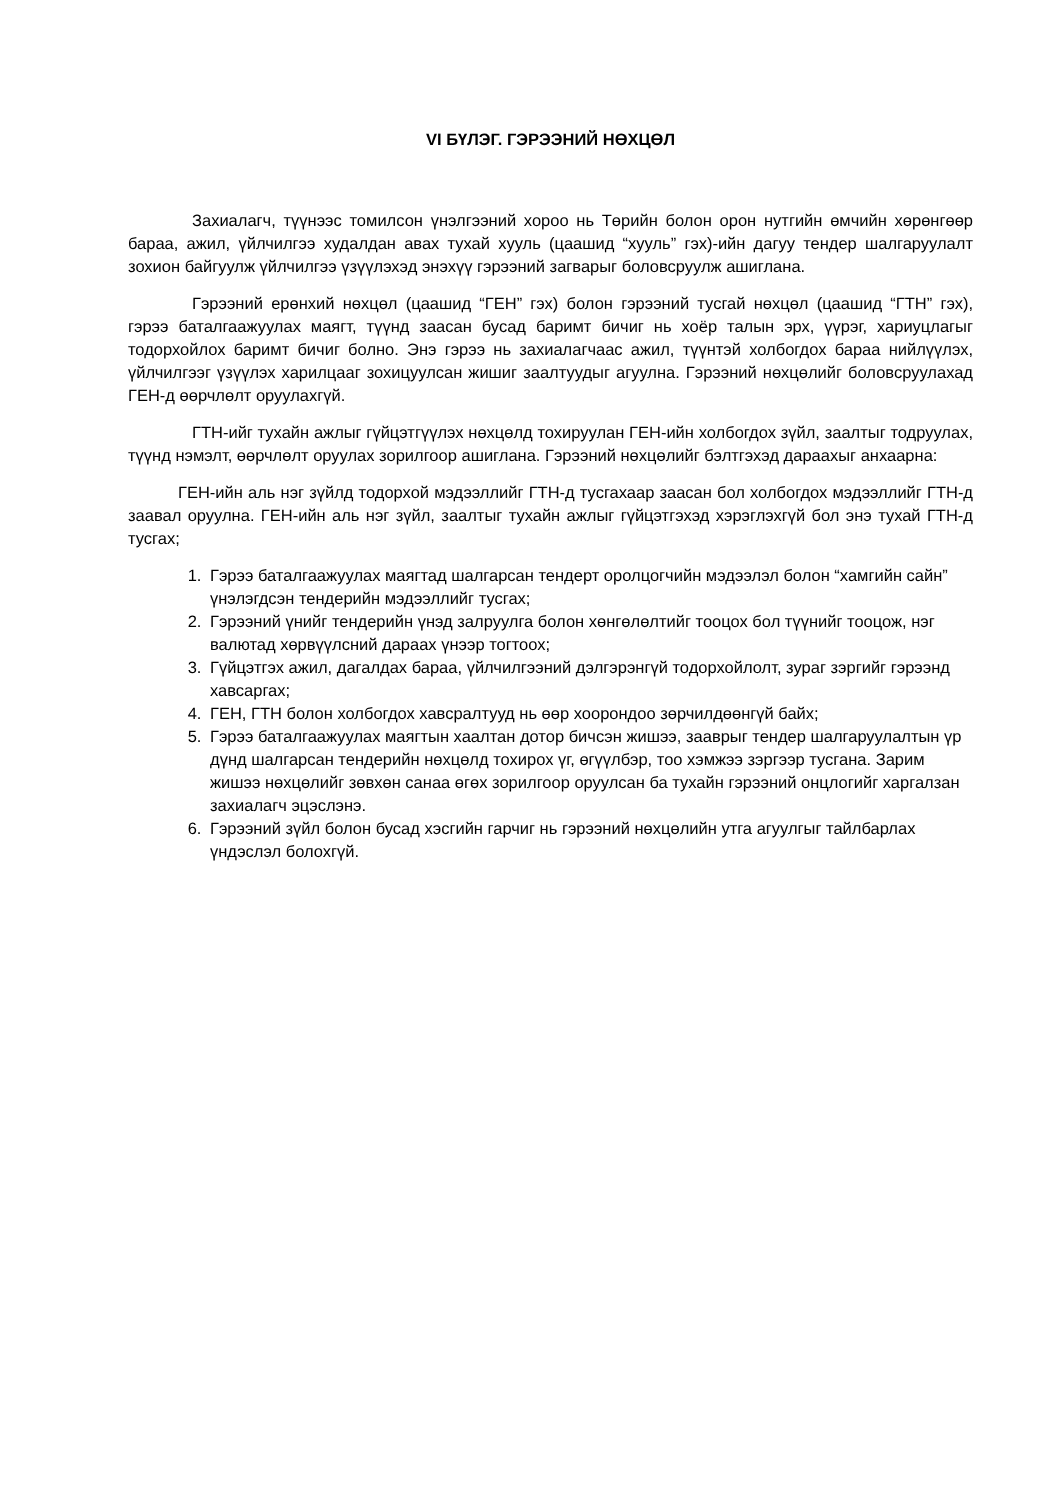VI БҮЛЭГ. ГЭРЭЭНИЙ НӨХЦӨЛ
Захиалагч, түүнээс томилсон үнэлгээний хороо нь Төрийн болон орон нутгийн өмчийн хөрөнгөөр бараа, ажил, үйлчилгээ худалдан авах тухай хууль (цаашид “хууль” гэх)-ийн дагуу тендер шалгаруулалт зохион байгуулж үйлчилгээ үзүүлэхэд энэхүү гэрээний загварыг боловсруулж ашиглана.
Гэрээний ерөнхий нөхцөл (цаашид “ГЕН” гэх) болон гэрээний тусгай нөхцөл (цаашид “ГТН” гэх), гэрээ баталгаажуулах маягт, түүнд заасан бусад баримт бичиг нь хоёр талын эрх, үүрэг, хариуцлагыг тодорхойлох баримт бичиг болно. Энэ гэрээ нь захиалагчаас ажил, түүнтэй холбогдох бараа нийлүүлэх, үйлчилгээг үзүүлэх харилцааг зохицуулсан жишиг заалтуудыг агуулна. Гэрээний нөхцөлийг боловсруулахад ГЕН-д өөрчлөлт оруулахгүй.
ГТН-ийг тухайн ажлыг гүйцэтгүүлэх нөхцөлд тохируулан ГЕН-ийн холбогдох зүйл, заалтыг тодруулах, түүнд нэмэлт, өөрчлөлт оруулах зорилгоор ашиглана. Гэрээний нөхцөлийг бэлтгэхэд дараахыг анхаарна:
ГЕН-ийн аль нэг зүйлд тодорхой мэдээллийг ГТН-д тусгахаар заасан бол холбогдох мэдээллийг ГТН-д заавал оруулна. ГЕН-ийн аль нэг зүйл, заалтыг тухайн ажлыг гүйцэтгэхэд хэрэглэхгүй бол энэ тухай ГТН-д тусгах;
1. Гэрээ баталгаажуулах маягтад шалгарсан тендерт оролцогчийн мэдээлэл болон “хамгийн сайн” үнэлэгдсэн тендерийн мэдээллийг тусгах;
2. Гэрээний үнийг тендерийн үнэд залруулга болон хөнгөлөлтийг тооцох бол түүнийг тооцож, нэг валютад хөрвүүлсний дараах үнээр тогтоох;
3. Гүйцэтгэх ажил, дагалдах бараа, үйлчилгээний дэлгэрэнгүй тодорхойлолт, зураг зэргийг гэрээнд хавсаргах;
4. ГЕН, ГТН болон холбогдох хавсралтууд нь өөр хоорондоо зөрчилдөөнгүй байх;
5. Гэрээ баталгаажуулах маягтын хаалтан дотор бичсэн жишээ, зааврыг тендер шалгаруулалтын үр дүнд шалгарсан тендерийн нөхцөлд тохирох үг, өгүүлбэр, тоо хэмжээ зэргээр тусгана. Зарим жишээ нөхцөлийг зөвхөн санаа өгөх зорилгоор оруулсан ба тухайн гэрээний онцлогийг харгалзан захиалагч эцэслэнэ.
6. Гэрээний зүйл болон бусад хэсгийн гарчиг нь гэрээний нөхцөлийн утга агуулгыг тайлбарлах үндэслэл болохгүй.